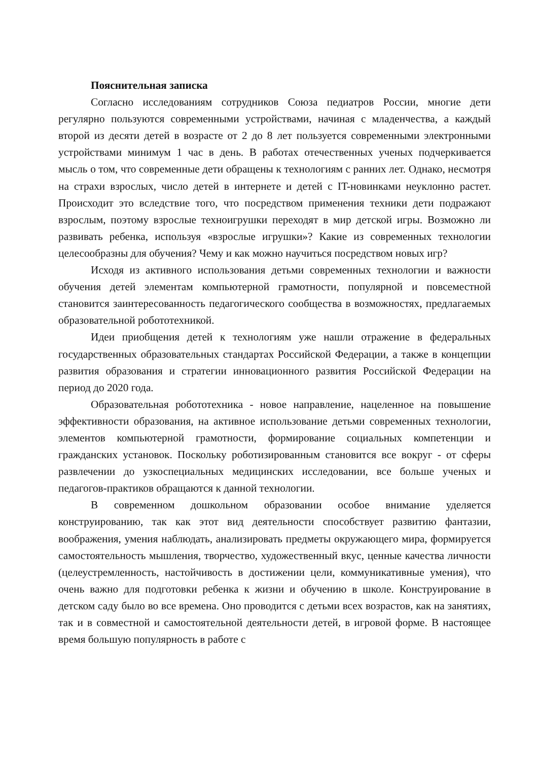Пояснительная записка
Согласно исследованиям сотрудников Союза педиатров России, многие дети регулярно пользуются современными устройствами, начиная с младенчества, а каждый второй из десяти детей в возрасте от 2 до 8 лет пользуется современными электронными устройствами минимум 1 час в день. В работах отечественных ученых подчеркивается мысль о том, что современные дети обращены к технологиям с ранних лет. Однако, несмотря на страхи взрослых, число детей в интернете и детей с IT-новинками неуклонно растет. Происходит это вследствие того, что посредством применения техники дети подражают взрослым, поэтому взрослые техноигрушки переходят в мир детской игры. Возможно ли развивать ребенка, используя «взрослые игрушки»? Какие из современных технологии целесообразны для обучения? Чему и как можно научиться посредством новых игр?
Исходя из активного использования детьми современных технологии и важности обучения детей элементам компьютерной грамотности, популярной и повсеместной становится заинтересованность педагогического сообщества в возможностях, предлагаемых образовательной робототехникой.
Идеи приобщения детей к технологиям уже нашли отражение в федеральных государственных образовательных стандартах Российской Федерации, а также в концепции развития образования и стратегии инновационного развития Российской Федерации на период до 2020 года.
Образовательная робототехника - новое направление, нацеленное на повышение эффективности образования, на активное использование детьми современных технологии, элементов компьютерной грамотности, формирование социальных компетенции и гражданских установок. Поскольку роботизированным становится все вокруг - от сферы развлечении до узкоспециальных медицинских исследовании, все больше ученых и педагогов-практиков обращаются к данной технологии.
В современном дошкольном образовании особое внимание уделяется конструированию, так как этот вид деятельности способствует развитию фантазии, воображения, умения наблюдать, анализировать предметы окружающего мира, формируется самостоятельность мышления, творчество, художественный вкус, ценные качества личности (целеустремленность, настойчивость в достижении цели, коммуникативные умения), что очень важно для подготовки ребенка к жизни и обучению в школе. Конструирование в детском саду было во все времена. Оно проводится с детьми всех возрастов, как на занятиях, так и в совместной и самостоятельной деятельности детей, в игровой форме. В настоящее время большую популярность в работе с